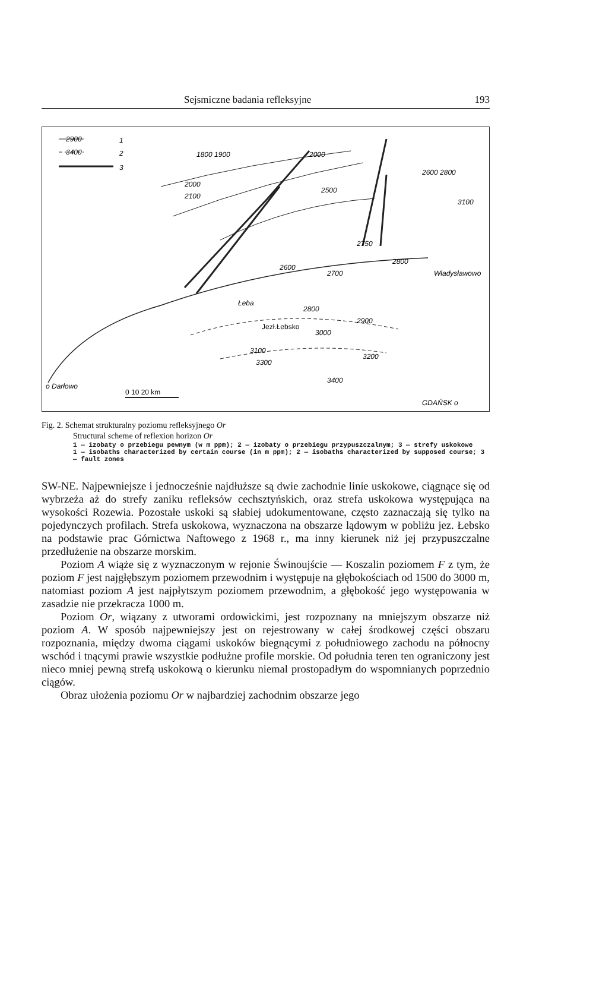Sejsmiczne badania refleksyjne 193
1
2
3
2900
3400
1800 1900
2000
2100
2000
2500
2600 2800
2750
3100
2800
2700
2600
Łeba
2800
2900
Jezł.Łebsko
3000
3100
3300
3200
3400
Władysławowo
o Darłowo
0 10 20 km
GDAŃSK o
Fig. 2. Schemat strukturalny poziomu refleksyjnego Or
Structural scheme of reflexion horizon Or
1 — izobaty o przebiegu pewnym (w m ppm); 2 — izobaty o przebiegu przypuszczalnym; 3 — strefy uskokowe
1 — isobaths characterized by certain course (in m ppm); 2 — isobaths characterized by supposed course; 3 — fault zones
SW-NE. Najpewniejsze i jednocześnie najdłuższe są dwie zachodnie linie uskokowe, ciągnące się od wybrzeża aż do strefy zaniku refleksów cechsztyńskich, oraz strefa uskokowa występująca na wysokości Rozewia. Pozostałe uskoki są słabiej udokumentowane, często zaznaczają się tylko na pojedynczych profilach. Strefa uskokowa, wyznaczona na obszarze lądowym w pobliżu jez. Łebsko na podstawie prac Górnictwa Naftowego z 1968 r., ma inny kierunek niż jej przypuszczalne przedłużenie na obszarze morskim.
Poziom A wiąże się z wyznaczonym w rejonie Świnoujście — Koszalin poziomem F z tym, że poziom F jest najgłębszym poziomem przewodnim i występuje na głębokościach od 1500 do 3000 m, natomiast poziom A jest najpłytszym poziomem przewodnim, a głębokość jego występowania w zasadzie nie przekracza 1000 m.
Poziom Or, wiązany z utworami ordowickimi, jest rozpoznany na mniejszym obszarze niż poziom A. W sposób najpewniejszy jest on rejestrowany w całej środkowej części obszaru rozpoznania, między dwoma ciągami uskoków biegnącymi z południowego zachodu na północny wschód i tnącymi prawie wszystkie podłużne profile morskie. Od południa teren ten ograniczony jest nieco mniej pewną strefą uskokową o kierunku niemal prostopadłym do wspomnianych poprzednio ciągów.
Obraz ułożenia poziomu Or w najbardziej zachodnim obszarze jego